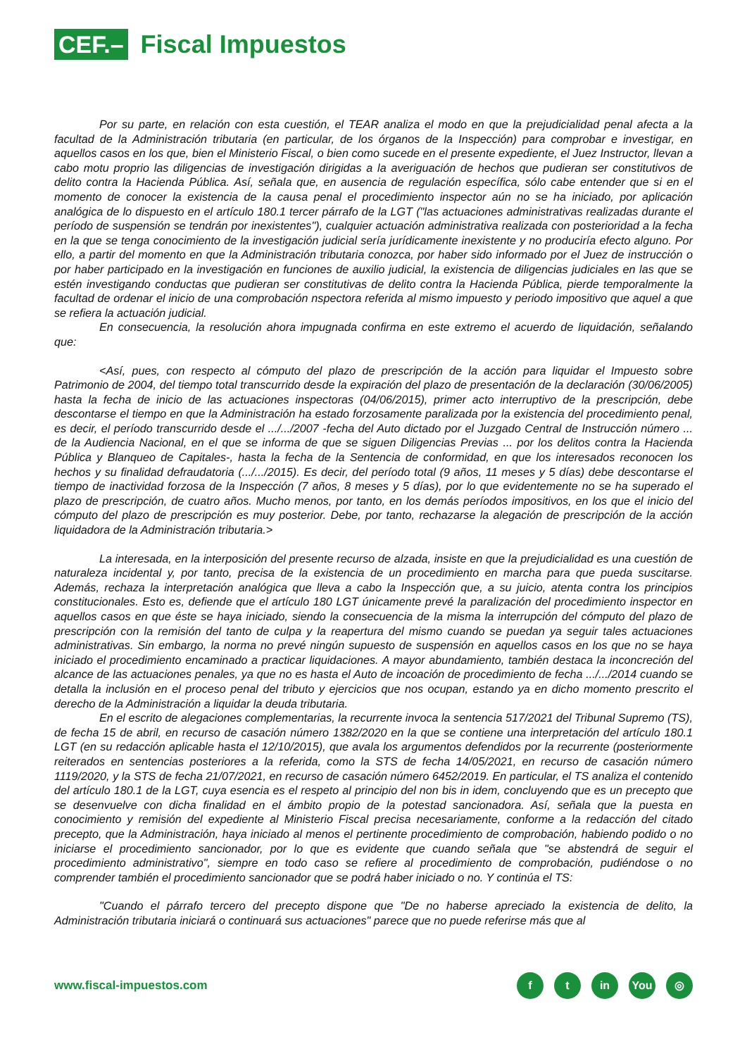CEF.–
Fiscal Impuestos
Por su parte, en relación con esta cuestión, el TEAR analiza el modo en que la prejudicialidad penal afecta a la facultad de la Administración tributaria (en particular, de los órganos de la Inspección) para comprobar e investigar, en aquellos casos en los que, bien el Ministerio Fiscal, o bien como sucede en el presente expediente, el Juez Instructor, llevan a cabo motu proprio las diligencias de investigación dirigidas a la averiguación de hechos que pudieran ser constitutivos de delito contra la Hacienda Pública. Así, señala que, en ausencia de regulación específica, sólo cabe entender que si en el momento de conocer la existencia de la causa penal el procedimiento inspector aún no se ha iniciado, por aplicación analógica de lo dispuesto en el artículo 180.1 tercer párrafo de la LGT ("las actuaciones administrativas realizadas durante el período de suspensión se tendrán por inexistentes"), cualquier actuación administrativa realizada con posterioridad a la fecha en la que se tenga conocimiento de la investigación judicial sería jurídicamente inexistente y no produciría efecto alguno. Por ello, a partir del momento en que la Administración tributaria conozca, por haber sido informado por el Juez de instrucción o por haber participado en la investigación en funciones de auxilio judicial, la existencia de diligencias judiciales en las que se estén investigando conductas que pudieran ser constitutivas de delito contra la Hacienda Pública, pierde temporalmente la facultad de ordenar el inicio de una comprobación nspectora referida al mismo impuesto y periodo impositivo que aquel a que se refiera la actuación judicial.
En consecuencia, la resolución ahora impugnada confirma en este extremo el acuerdo de liquidación, señalando que:
<Así, pues, con respecto al cómputo del plazo de prescripción de la acción para liquidar el Impuesto sobre Patrimonio de 2004, del tiempo total transcurrido desde la expiración del plazo de presentación de la declaración (30/06/2005) hasta la fecha de inicio de las actuaciones inspectoras (04/06/2015), primer acto interruptivo de la prescripción, debe descontarse el tiempo en que la Administración ha estado forzosamente paralizada por la existencia del procedimiento penal, es decir, el período transcurrido desde el .../.../2007 -fecha del Auto dictado por el Juzgado Central de Instrucción número ... de la Audiencia Nacional, en el que se informa de que se siguen Diligencias Previas ... por los delitos contra la Hacienda Pública y Blanqueo de Capitales-, hasta la fecha de la Sentencia de conformidad, en que los interesados reconocen los hechos y su finalidad defraudatoria (.../.../2015). Es decir, del período total (9 años, 11 meses y 5 días) debe descontarse el tiempo de inactividad forzosa de la Inspección (7 años, 8 meses y 5 días), por lo que evidentemente no se ha superado el plazo de prescripción, de cuatro años. Mucho menos, por tanto, en los demás períodos impositivos, en los que el inicio del cómputo del plazo de prescripción es muy posterior. Debe, por tanto, rechazarse la alegación de prescripción de la acción liquidadora de la Administración tributaria.>
La interesada, en la interposición del presente recurso de alzada, insiste en que la prejudicialidad es una cuestión de naturaleza incidental y, por tanto, precisa de la existencia de un procedimiento en marcha para que pueda suscitarse. Además, rechaza la interpretación analógica que lleva a cabo la Inspección que, a su juicio, atenta contra los principios constitucionales. Esto es, defiende que el artículo 180 LGT únicamente prevé la paralización del procedimiento inspector en aquellos casos en que éste se haya iniciado, siendo la consecuencia de la misma la interrupción del cómputo del plazo de prescripción con la remisión del tanto de culpa y la reapertura del mismo cuando se puedan ya seguir tales actuaciones administrativas. Sin embargo, la norma no prevé ningún supuesto de suspensión en aquellos casos en los que no se haya iniciado el procedimiento encaminado a practicar liquidaciones. A mayor abundamiento, también destaca la inconcreción del alcance de las actuaciones penales, ya que no es hasta el Auto de incoación de procedimiento de fecha .../.../2014 cuando se detalla la inclusión en el proceso penal del tributo y ejercicios que nos ocupan, estando ya en dicho momento prescrito el derecho de la Administración a liquidar la deuda tributaria.
En el escrito de alegaciones complementarias, la recurrente invoca la sentencia 517/2021 del Tribunal Supremo (TS), de fecha 15 de abril, en recurso de casación número 1382/2020 en la que se contiene una interpretación del artículo 180.1 LGT (en su redacción aplicable hasta el 12/10/2015), que avala los argumentos defendidos por la recurrente (posteriormente reiterados en sentencias posteriores a la referida, como la STS de fecha 14/05/2021, en recurso de casación número 1119/2020, y la STS de fecha 21/07/2021, en recurso de casación número 6452/2019. En particular, el TS analiza el contenido del artículo 180.1 de la LGT, cuya esencia es el respeto al principio del non bis in idem, concluyendo que es un precepto que se desenvuelve con dicha finalidad en el ámbito propio de la potestad sancionadora. Así, señala que la puesta en conocimiento y remisión del expediente al Ministerio Fiscal precisa necesariamente, conforme a la redacción del citado precepto, que la Administración, haya iniciado al menos el pertinente procedimiento de comprobación, habiendo podido o no iniciarse el procedimiento sancionador, por lo que es evidente que cuando señala que "se abstendrá de seguir el procedimiento administrativo", siempre en todo caso se refiere al procedimiento de comprobación, pudiéndose o no comprender también el procedimiento sancionador que se podrá haber iniciado o no. Y continúa el TS:
"Cuando el párrafo tercero del precepto dispone que "De no haberse apreciado la existencia de delito, la Administración tributaria iniciará o continuará sus actuaciones" parece que no puede referirse más que al
www.fiscal-impuestos.com
ft in You ◎